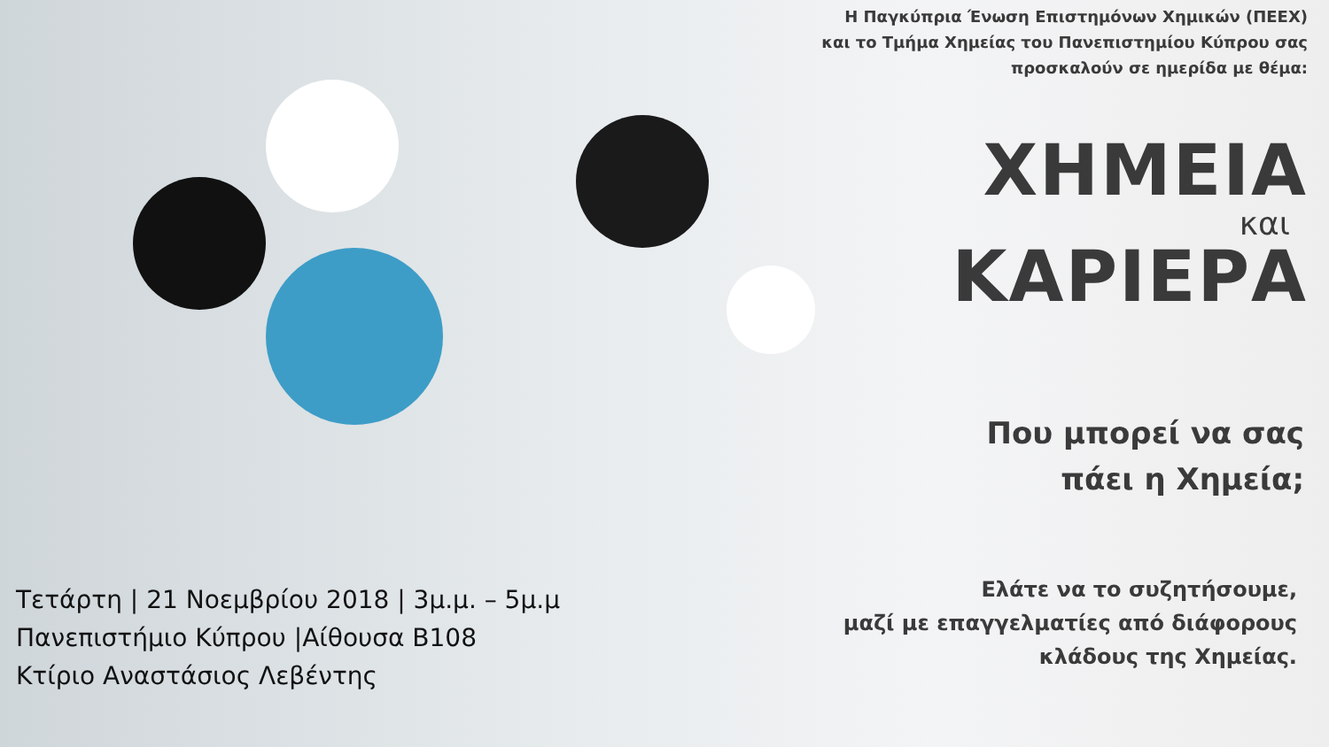Η Παγκύπρια Ένωση Επιστημόνων Χημικών (ΠΕΕΧ)
και το Τμήμα Χημείας του Πανεπιστημίου Κύπρου σας
προσκαλούν σε ημερίδα με θέμα:
ΧΗΜΕΙΑ
και
ΚΑΡΙΕΡΑ
Που μπορεί να σας
πάει η Χημεία;
Ελάτε να το συζητήσουμε,
μαζί με επαγγελματίες από διάφορους
κλάδους της Χημείας.
Τετάρτη | 21 Νοεμβρίου 2018 | 3μ.μ. – 5μ.μ
Πανεπιστήμιο Κύπρου |Αίθουσα Β108
Κτίριο Αναστάσιος Λεβέντης